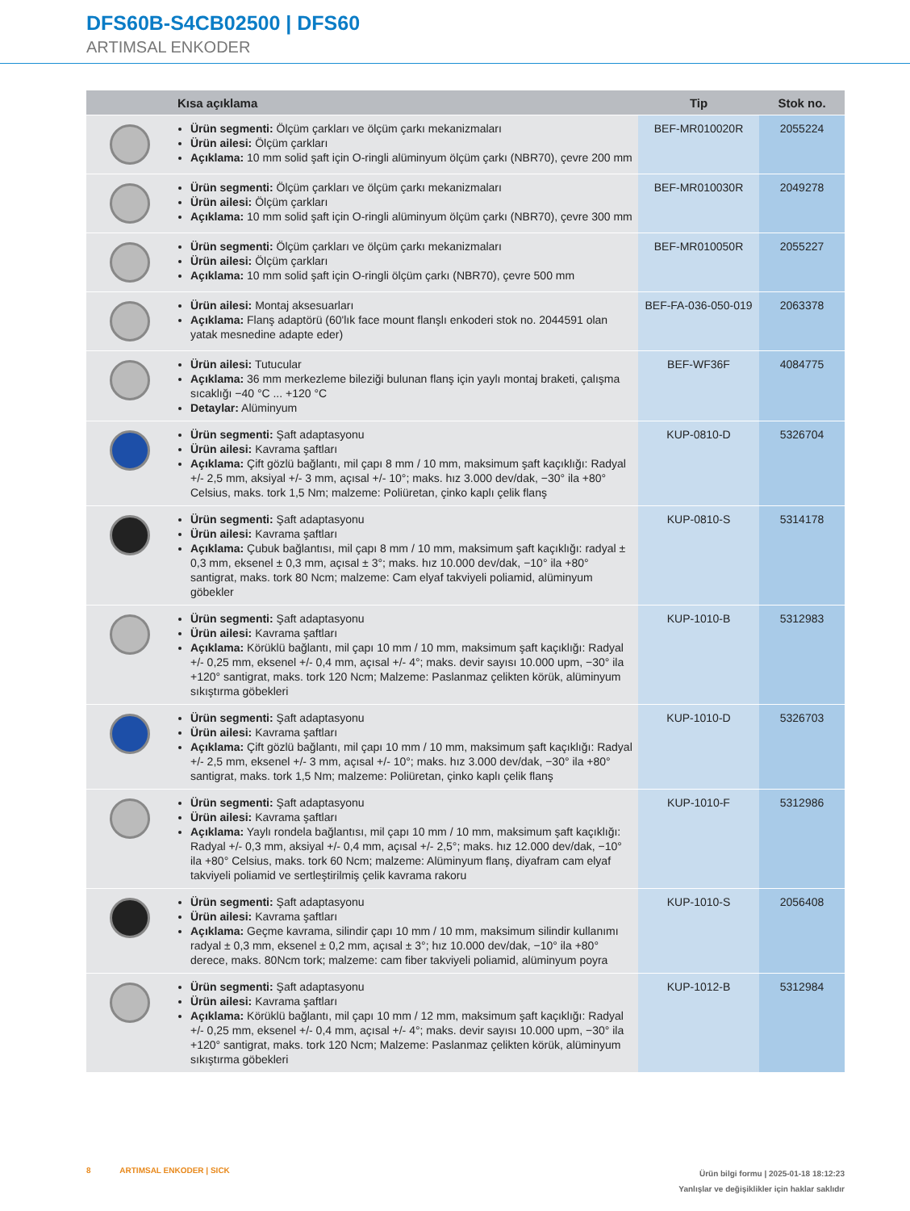DFS60B-S4CB02500 | DFS60
ARTIMSAL ENKODER
| | Kısa açıklama | Tip | Stok no. |
| --- | --- | --- | --- |
| | Ürün segmenti: Ölçüm çarkları ve ölçüm çarkı mekanizmaları Ürün ailesi: Ölçüm çarkları Açıklama: 10 mm solid şaft için O-ringli alüminyum ölçüm çarkı (NBR70), çevre 200 mm | BEF-MR010020R | 2055224 |
| | Ürün segmenti: Ölçüm çarkları ve ölçüm çarkı mekanizmaları Ürün ailesi: Ölçüm çarkları Açıklama: 10 mm solid şaft için O-ringli alüminyum ölçüm çarkı (NBR70), çevre 300 mm | BEF-MR010030R | 2049278 |
| | Ürün segmenti: Ölçüm çarkları ve ölçüm çarkı mekanizmaları Ürün ailesi: Ölçüm çarkları Açıklama: 10 mm solid şaft için O-ringli ölçüm çarkı (NBR70), çevre 500 mm | BEF-MR010050R | 2055227 |
| | Ürün ailesi: Montaj aksesuarları Açıklama: Flanş adaptörü (60'lık face mount flanşlı enkoderi stok no. 2044591 olan yatak mesnedine adapte eder) | BEF-FA-036-050-019 | 2063378 |
| | Ürün ailesi: Tutucular Açıklama: 36 mm merkezleme bileziği bulunan flanş için yaylı montaj braketi, çalışma sıcaklığı −40 °C ... +120 °C Detaylar: Alüminyum | BEF-WF36F | 4084775 |
| | Ürün segmenti: Şaft adaptasyonu Ürün ailesi: Kavrama şaftları Açıklama: Çift gözlü bağlantı, mil çapı 8 mm / 10 mm, maksimum şaft kaçıklığı: Radyal +/- 2,5 mm, aksiyal +/- 3 mm, açısal +/- 10°; maks. hız 3.000 dev/dak, −30° ila +80° Celsius, maks. tork 1,5 Nm; malzeme: Poliüretan, çinko kaplı çelik flanş | KUP-0810-D | 5326704 |
| | Ürün segmenti: Şaft adaptasyonu Ürün ailesi: Kavrama şaftları Açıklama: Çubuk bağlantısı, mil çapı 8 mm / 10 mm, maksimum şaft kaçıklığı: radyal ± 0,3 mm, eksenel ± 0,3 mm, açısal ± 3°; maks. hız 10.000 dev/dak, −10° ila +80° santigrat, maks. tork 80 Ncm; malzeme: Cam elyaf takviyeli poliamid, alüminyum göbekler | KUP-0810-S | 5314178 |
| | Ürün segmenti: Şaft adaptasyonu Ürün ailesi: Kavrama şaftları Açıklama: Körüklü bağlantı, mil çapı 10 mm / 10 mm, maksimum şaft kaçıklığı: Radyal +/- 0,25 mm, eksenel +/- 0,4 mm, açısal +/- 4°; maks. devir sayısı 10.000 upm, −30° ila +120° santigrat, maks. tork 120 Ncm; Malzeme: Paslanmaz çelikten körük, alüminyum sıkıştırma göbekleri | KUP-1010-B | 5312983 |
| | Ürün segmenti: Şaft adaptasyonu Ürün ailesi: Kavrama şaftları Açıklama: Çift gözlü bağlantı, mil çapı 10 mm / 10 mm, maksimum şaft kaçıklığı: Radyal +/- 2,5 mm, eksenel +/- 3 mm, açısal +/- 10°; maks. hız 3.000 dev/dak, −30° ila +80° santigrat, maks. tork 1,5 Nm; malzeme: Poliüretan, çinko kaplı çelik flanş | KUP-1010-D | 5326703 |
| | Ürün segmenti: Şaft adaptasyonu Ürün ailesi: Kavrama şaftları Açıklama: Yaylı rondela bağlantısı, mil çapı 10 mm / 10 mm, maksimum şaft kaçıklığı: Radyal +/- 0,3 mm, aksiyal +/- 0,4 mm, açısal +/- 2,5°; maks. hız 12.000 dev/dak, −10° ila +80° Celsius, maks. tork 60 Ncm; malzeme: Alüminyum flanş, diyafram cam elyaf takviyeli poliamid ve sertleştirilmiş çelik kavrama rakoru | KUP-1010-F | 5312986 |
| | Ürün segmenti: Şaft adaptasyonu Ürün ailesi: Kavrama şaftları Açıklama: Geçme kavrama, silindir çapı 10 mm / 10 mm, maksimum silindir kullanımı radyal ± 0,3 mm, eksenel ± 0,2 mm, açısal ± 3°; hız 10.000 dev/dak, −10° ila +80° derece, maks. 80Ncm tork; malzeme: cam fiber takviyeli poliamid, alüminyum poyra | KUP-1010-S | 2056408 |
| | Ürün segmenti: Şaft adaptasyonu Ürün ailesi: Kavrama şaftları Açıklama: Körüklü bağlantı, mil çapı 10 mm / 12 mm, maksimum şaft kaçıklığı: Radyal +/- 0,25 mm, eksenel +/- 0,4 mm, açısal +/- 4°; maks. devir sayısı 10.000 upm, −30° ila +120° santigrat, maks. tork 120 Ncm; Malzeme: Paslanmaz çelikten körük, alüminyum sıkıştırma göbekleri | KUP-1012-B | 5312984 |
Ürün bilgi formu | 2025-01-18 18:12:23
Yanlışlar ve değişiklikler için haklar saklıdır 8 ARTIMSAL ENKODER | SICK